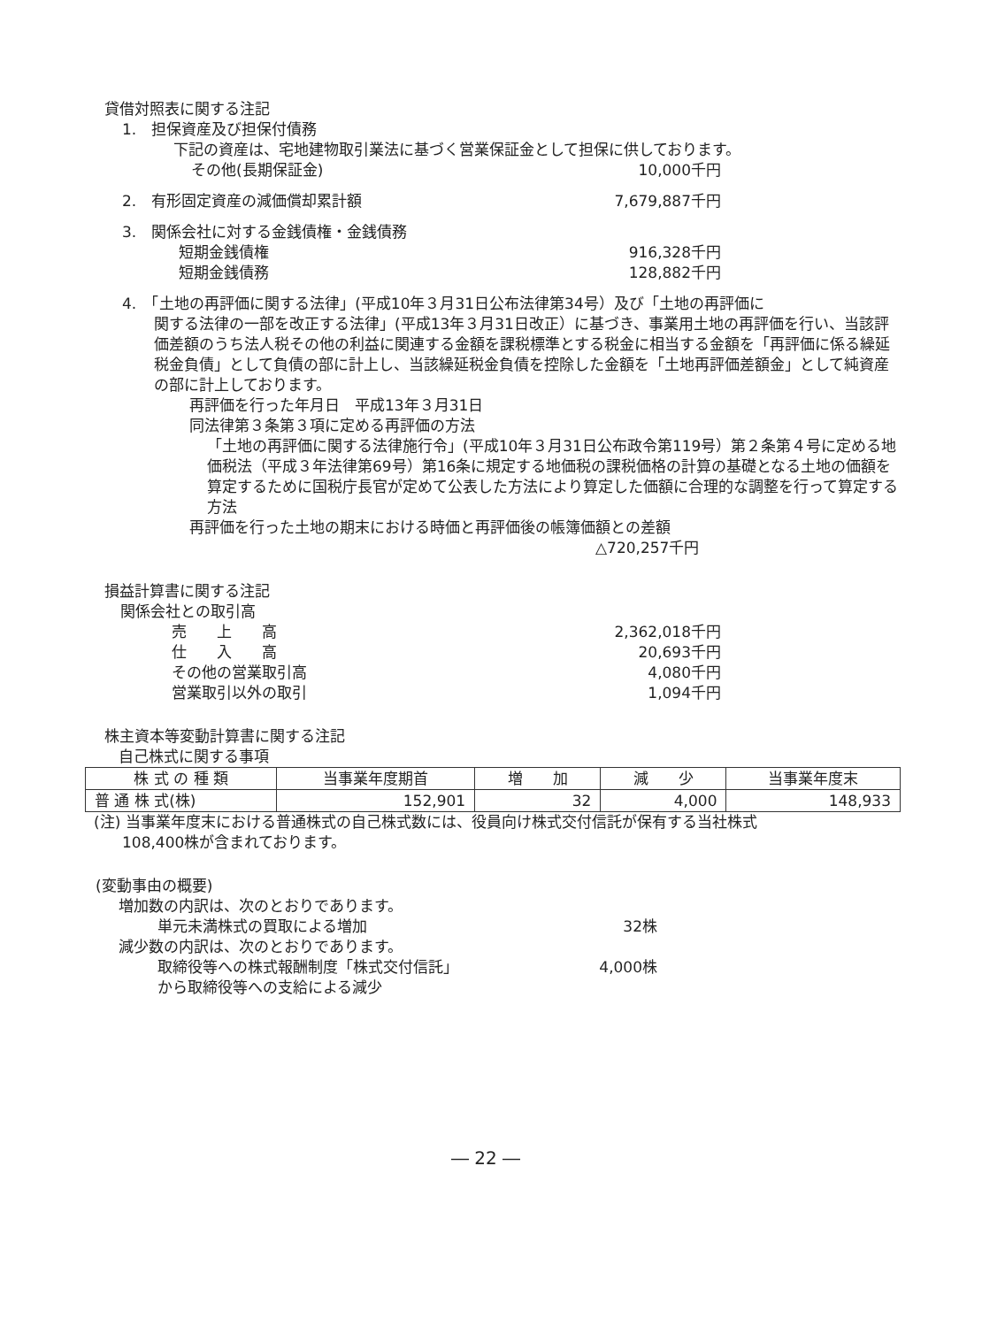貸借対照表に関する注記
1.　担保資産及び担保付債務
下記の資産は、宅地建物取引業法に基づく営業保証金として担保に供しております。
その他(長期保証金) 10,000千円
2.　有形固定資産の減価償却累計額 7,679,887千円
3.　関係会社に対する金銭債権・金銭債務
短期金銭債権 916,328千円
短期金銭債務 128,882千円
4.　「土地の再評価に関する法律」(平成10年３月31日公布法律第34号）及び「土地の再評価に
関する法律の一部を改正する法律」(平成13年３月31日改正）に基づき、事業用土地の再評価を行い、当該評価差額のうち法人税その他の利益に関連する金額を課税標準とする税金に相当する金額を「再評価に係る繰延税金負債」として負債の部に計上し、当該繰延税金負債を控除した金額を「土地再評価差額金」として純資産の部に計上しております。
再評価を行った年月日　平成13年３月31日
同法律第３条第３項に定める再評価の方法
「土地の再評価に関する法律施行令」(平成10年３月31日公布政令第119号）第２条第４号に定める地価税法（平成３年法律第69号）第16条に規定する地価税の課税価格の計算の基礎となる土地の価額を算定するために国税庁長官が定めて公表した方法により算定した価額に合理的な調整を行って算定する方法
再評価を行った土地の期末における時価と再評価後の帳簿価額との差額
△720,257千円
損益計算書に関する注記
関係会社との取引高
売　　上　　高 2,362,018千円
仕　　入　　高 20,693千円
その他の営業取引高 4,080千円
営業取引以外の取引 1,094千円
株主資本等変動計算書に関する注記
自己株式に関する事項
| 株 式 の 種 類 | 当事業年度期首 | 増 加 | 減 少 | 当事業年度末 |
| --- | --- | --- | --- | --- |
| 普 通 株 式(株) | 152,901 | 32 | 4,000 | 148,933 |
(注) 当事業年度末における普通株式の自己株式数には、役員向け株式交付信託が保有する当社株式
108,400株が含まれております。
(変動事由の概要)
増加数の内訳は、次のとおりであります。
単元未満株式の買取による増加 32株
減少数の内訳は、次のとおりであります。
取締役等への株式報酬制度「株式交付信託」 4,000株
から取締役等への支給による減少
― 22 ―